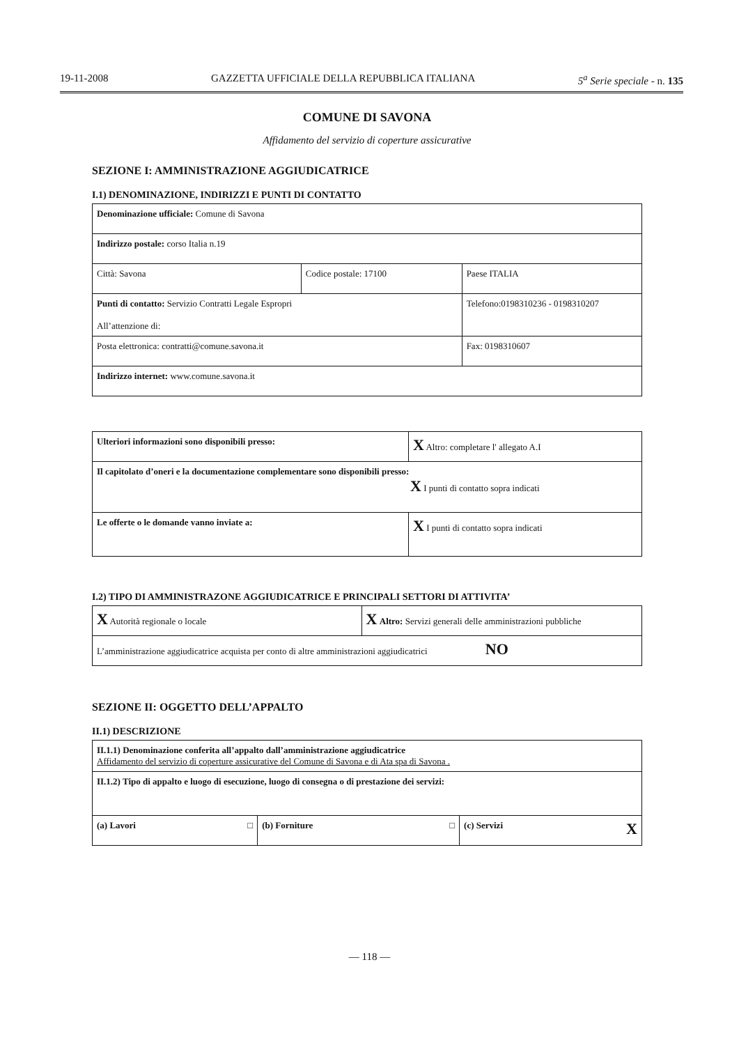19-11-2008 GAZZETTA UFFICIALE DELLA REPUBBLICA ITALIANA 5<sup>a</sup> Serie speciale - n. 135
COMUNE DI SAVONA
Affidamento del servizio di coperture assicurative
SEZIONE I: AMMINISTRAZIONE AGGIUDICATRICE
I.1) DENOMINAZIONE, INDIRIZZI E PUNTI DI CONTATTO
| Denominazione ufficiale: Comune di Savona | | | |
| Indirizzo postale: corso Italia n.19 | | | |
| Città: Savona | Codice postale: 17100 | | Paese ITALIA |
| Punti di contatto: Servizio Contratti Legale Espropri All’attenzione di: | | Telefono:0198310236 - 0198310207 | |
| Posta elettronica: contratti@comune.savona.it | | Fax: 0198310607 | |
| Indirizzo internet: www.comune.savona.it | | | |
| Ulteriori informazioni sono disponibili presso: | X Altro: completare l' allegato A.I |
| Il capitolato d’oneri e la documentazione complementare sono disponibili presso: X I punti di contatto sopra indicati | |
| Le offerte o le domande vanno inviate a: | X I punti di contatto sopra indicati |
I.2) TIPO DI AMMINISTRAZONE AGGIUDICATRICE E PRINCIPALI SETTORI DI ATTIVITA’
| X Autorità regionale o locale | X Altro: Servizi generali delle amministrazioni pubbliche |
| L’amministrazione aggiudicatrice acquista per conto di altre amministrazioni aggiudicatrici NO | |
SEZIONE II: OGGETTO DELL’APPALTO
II.1) DESCRIZIONE
| II.1.1) Denominazione conferita all’appalto dall’amministrazione aggiudicatrice Affidamento del servizio di coperture assicurative del Comune di Savona e di Ata spa di Savona . | | |
| II.1.2) Tipo di appalto e luogo di esecuzione, luogo di consegna o di prestazione dei servizi: | | |
| (a) Lavori □ | (b) Forniture □ | (c) Servizi X |
— 118 —